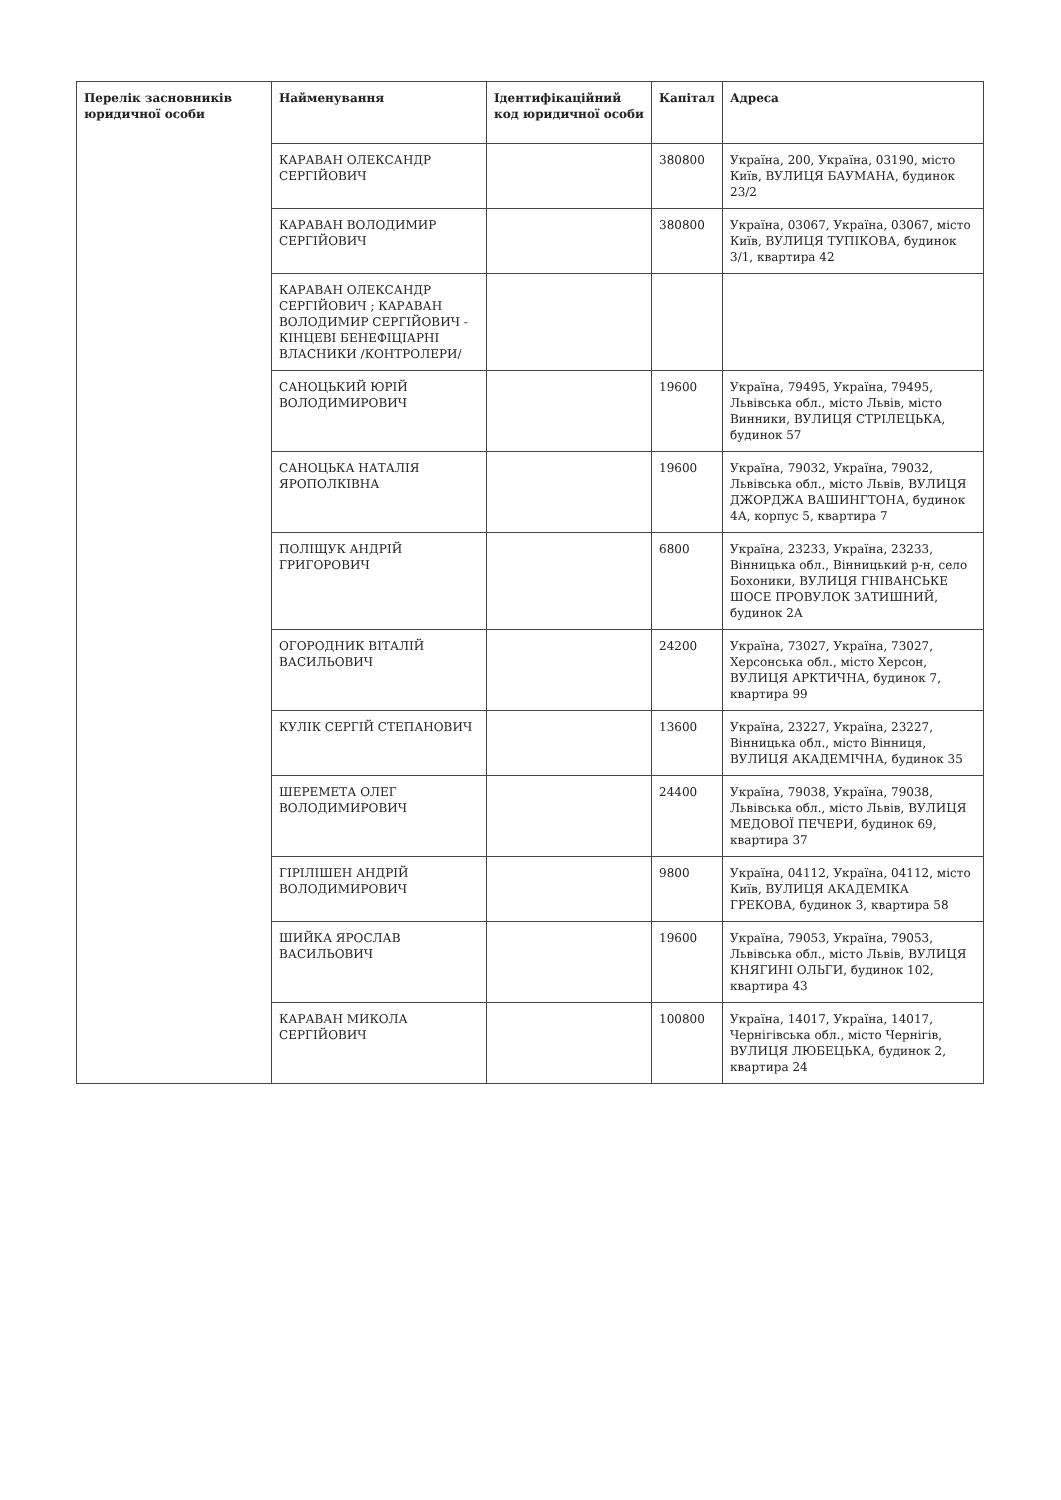| Перелік засновників юридичної особи | Найменування | Ідентифікаційний код юридичної особи | Капітал | Адреса |
| --- | --- | --- | --- | --- |
| | КАРАВАН ОЛЕКСАНДР СЕРГІЙОВИЧ | | 380800 | Україна, 200, Україна, 03190, місто Київ, ВУЛИЦЯ БАУМАНА, будинок 23/2 |
| | КАРАВАН ВОЛОДИМИР СЕРГІЙОВИЧ | | 380800 | Україна, 03067, Україна, 03067, місто Київ, ВУЛИЦЯ ТУПІКОВА, будинок 3/1, квартира 42 |
| | КАРАВАН ОЛЕКСАНДР СЕРГІЙОВИЧ ; КАРАВАН ВОЛОДИМИР СЕРГІЙОВИЧ - КІНЦЕВІ БЕНЕФІЦІАРНІ ВЛАСНИКИ /КОНТРОЛЕРИ/ | | | |
| | САНОЦЬКИЙ ЮРІЙ ВОЛОДИМИРОВИЧ | | 19600 | Україна, 79495, Україна, 79495, Львівська обл., місто Львів, місто Винники, ВУЛИЦЯ СТРІЛЕЦЬКА, будинок 57 |
| | САНОЦЬКА НАТАЛІЯ ЯРОПОЛКІВНА | | 19600 | Україна, 79032, Україна, 79032, Львівська обл., місто Львів, ВУЛИЦЯ ДЖОРДЖА ВАШИНГТОНА, будинок 4А, корпус 5, квартира 7 |
| | ПОЛІЩУК АНДРІЙ ГРИГОРОВИЧ | | 6800 | Україна, 23233, Україна, 23233, Вінницька обл., Вінницький р-н, село Бохоники, ВУЛИЦЯ ГНІВАНСЬКЕ ШОСЕ ПРОВУЛОК ЗАТИШНИЙ, будинок 2А |
| | ОГОРОДНИК ВІТАЛІЙ ВАСИЛЬОВИЧ | | 24200 | Україна, 73027, Україна, 73027, Херсонська обл., місто Херсон, ВУЛИЦЯ АРКТИЧНА, будинок 7, квартира 99 |
| | КУЛІК СЕРГІЙ СТЕПАНОВИЧ | | 13600 | Україна, 23227, Україна, 23227, Вінницька обл., місто Вінниця, ВУЛИЦЯ АКАДЕМІЧНА, будинок 35 |
| | ШЕРЕМЕТА ОЛЕГ ВОЛОДИМИРОВИЧ | | 24400 | Україна, 79038, Україна, 79038, Львівська обл., місто Львів, ВУЛИЦЯ МЕДОВОЇ ПЕЧЕРИ, будинок 69, квартира 37 |
| | ГІРІЛІШЕН АНДРІЙ ВОЛОДИМИРОВИЧ | | 9800 | Україна, 04112, Україна, 04112, місто Київ, ВУЛИЦЯ АКАДЕМІКА ГРЕКОВА, будинок 3, квартира 58 |
| | ШИЙКА ЯРОСЛАВ ВАСИЛЬОВИЧ | | 19600 | Україна, 79053, Україна, 79053, Львівська обл., місто Львів, ВУЛИЦЯ КНЯГИНІ ОЛЬГИ, будинок 102, квартира 43 |
| | КАРАВАН МИКОЛА СЕРГІЙОВИЧ | | 100800 | Україна, 14017, Україна, 14017, Чернігівська обл., місто Чернігів, ВУЛИЦЯ ЛЮБЕЦЬКА, будинок 2, квартира 24 |